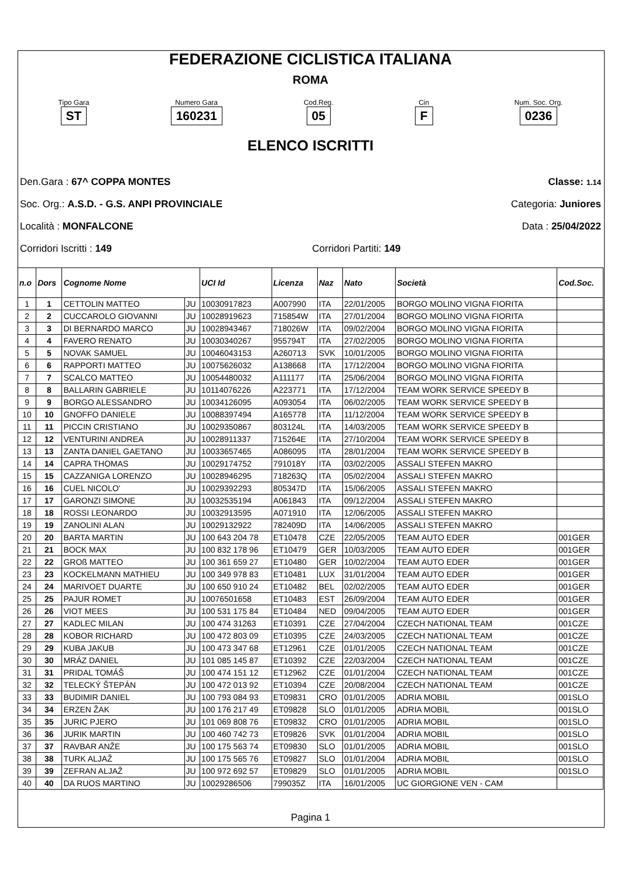FEDERAZIONE CICLISTICA ITALIANA
ROMA
Tipo Gara
ST
Numero Gara
160231
Cod.Reg.
05
Cin
F
Num. Soc. Org.
0236
ELENCO ISCRITTI
Den.Gara : 67^ COPPA MONTES Classe: 1.14
Soc. Org.: A.S.D. - G.S. ANPI PROVINCIALE Categoria: Juniores
Località : MONFALCONE Data : 25/04/2022
Corridori Iscritti : 149 Corridori Partiti: 149
| n.o | Dors | Cognome Nome | | UCI Id | Licenza | Naz | Nato | Società | Cod.Soc. |
| --- | --- | --- | --- | --- | --- | --- | --- | --- | --- |
| 1 | 1 | CETTOLIN MATTEO | JU | 10030917823 | A007990 | ITA | 22/01/2005 | BORGO MOLINO VIGNA FIORITA | |
| 2 | 2 | CUCCAROLO GIOVANNI | JU | 10028919623 | 715854W | ITA | 27/01/2004 | BORGO MOLINO VIGNA FIORITA | |
| 3 | 3 | DI BERNARDO MARCO | JU | 10028943467 | 718026W | ITA | 09/02/2004 | BORGO MOLINO VIGNA FIORITA | |
| 4 | 4 | FAVERO RENATO | JU | 10030340267 | 955794T | ITA | 27/02/2005 | BORGO MOLINO VIGNA FIORITA | |
| 5 | 5 | NOVAK SAMUEL | JU | 10046043153 | A260713 | SVK | 10/01/2005 | BORGO MOLINO VIGNA FIORITA | |
| 6 | 6 | RAPPORTI MATTEO | JU | 10075626032 | A138668 | ITA | 17/12/2004 | BORGO MOLINO VIGNA FIORITA | |
| 7 | 7 | SCALCO MATTEO | JU | 10054480032 | A111177 | ITA | 25/06/2004 | BORGO MOLINO VIGNA FIORITA | |
| 8 | 8 | BALLARIN GABRIELE | JU | 10114076226 | A223771 | ITA | 17/12/2004 | TEAM WORK SERVICE SPEEDY B | |
| 9 | 9 | BORGO ALESSANDRO | JU | 10034126095 | A093054 | ITA | 06/02/2005 | TEAM WORK SERVICE SPEEDY B | |
| 10 | 10 | GNOFFO DANIELE | JU | 10088397494 | A165778 | ITA | 11/12/2004 | TEAM WORK SERVICE SPEEDY B | |
| 11 | 11 | PICCIN CRISTIANO | JU | 10029350867 | 803124L | ITA | 14/03/2005 | TEAM WORK SERVICE SPEEDY B | |
| 12 | 12 | VENTURINI ANDREA | JU | 10028911337 | 715264E | ITA | 27/10/2004 | TEAM WORK SERVICE SPEEDY B | |
| 13 | 13 | ZANTA DANIEL GAETANO | JU | 10033657465 | A086095 | ITA | 28/01/2004 | TEAM WORK SERVICE SPEEDY B | |
| 14 | 14 | CAPRA THOMAS | JU | 10029174752 | 791018Y | ITA | 03/02/2005 | ASSALI STEFEN MAKRO | |
| 15 | 15 | CAZZANIGA LORENZO | JU | 10028946295 | 718263Q | ITA | 05/02/2004 | ASSALI STEFEN MAKRO | |
| 16 | 16 | CUEL NICOLO' | JU | 10029392293 | 805347D | ITA | 15/06/2005 | ASSALI STEFEN MAKRO | |
| 17 | 17 | GARONZI SIMONE | JU | 10032535194 | A061843 | ITA | 09/12/2004 | ASSALI STEFEN MAKRO | |
| 18 | 18 | ROSSI LEONARDO | JU | 10032913595 | A071910 | ITA | 12/06/2005 | ASSALI STEFEN MAKRO | |
| 19 | 19 | ZANOLINI ALAN | JU | 10029132922 | 782409D | ITA | 14/06/2005 | ASSALI STEFEN MAKRO | |
| 20 | 20 | BARTA MARTIN | JU | 100 643 204 78 | ET10478 | CZE | 22/05/2005 | TEAM AUTO EDER | 001GER |
| 21 | 21 | BOCK MAX | JU | 100 832 178 96 | ET10479 | GER | 10/03/2005 | TEAM AUTO EDER | 001GER |
| 22 | 22 | GROß MATTEO | JU | 100 361 659 27 | ET10480 | GER | 10/02/2004 | TEAM AUTO EDER | 001GER |
| 23 | 23 | KOCKELMANN MATHIEU | JU | 100 349 978 83 | ET10481 | LUX | 31/01/2004 | TEAM AUTO EDER | 001GER |
| 24 | 24 | MARIVOET DUARTE | JU | 100 650 910 24 | ET10482 | BEL | 02/02/2005 | TEAM AUTO EDER | 001GER |
| 25 | 25 | PAJUR ROMET | JU | 10076501658 | ET10483 | EST | 26/09/2004 | TEAM AUTO EDER | 001GER |
| 26 | 26 | VIOT MEES | JU | 100 531 175 84 | ET10484 | NED | 09/04/2005 | TEAM AUTO EDER | 001GER |
| 27 | 27 | KADLEC MILAN | JU | 100 474 31263 | ET10391 | CZE | 27/04/2004 | CZECH NATIONAL TEAM | 001CZE |
| 28 | 28 | KOBOR RICHARD | JU | 100 472 803 09 | ET10395 | CZE | 24/03/2005 | CZECH NATIONAL TEAM | 001CZE |
| 29 | 29 | KUBA JAKUB | JU | 100 473 347 68 | ET12961 | CZE | 01/01/2005 | CZECH NATIONAL TEAM | 001CZE |
| 30 | 30 | MRÁZ DANIEL | JU | 101 085 145 87 | ET10392 | CZE | 22/03/2004 | CZECH NATIONAL TEAM | 001CZE |
| 31 | 31 | PRIDAL TOMÁŠ | JU | 100 474 151 12 | ET12962 | CZE | 01/01/2004 | CZECH NATIONAL TEAM | 001CZE |
| 32 | 32 | TELECKÝ ŠTEPÁN | JU | 100 472 013 92 | ET10394 | CZE | 20/08/2004 | CZECH NATIONAL TEAM | 001CZE |
| 33 | 33 | BUDIMIR DANIEL | JU | 100 793 084 93 | ET09831 | CRO | 01/01/2005 | ADRIA MOBIL | 001SLO |
| 34 | 34 | ERZEN ŽAK | JU | 100 176 217 49 | ET09828 | SLO | 01/01/2005 | ADRIA MOBIL | 001SLO |
| 35 | 35 | JURIC PJERO | JU | 101 069 808 76 | ET09832 | CRO | 01/01/2005 | ADRIA MOBIL | 001SLO |
| 36 | 36 | JURIK MARTIN | JU | 100 460 742 73 | ET09826 | SVK | 01/01/2004 | ADRIA MOBIL | 001SLO |
| 37 | 37 | RAVBAR ANŽE | JU | 100 175 563 74 | ET09830 | SLO | 01/01/2005 | ADRIA MOBIL | 001SLO |
| 38 | 38 | TURK ALJAŽ | JU | 100 175 565 76 | ET09827 | SLO | 01/01/2004 | ADRIA MOBIL | 001SLO |
| 39 | 39 | ZEFRAN ALJAŽ | JU | 100 972 692 57 | ET09829 | SLO | 01/01/2005 | ADRIA MOBIL | 001SLO |
| 40 | 40 | DA RUOS MARTINO | JU | 10029286506 | 799035Z | ITA | 16/01/2005 | UC GIORGIONE VEN - CAM | |
Pagina 1